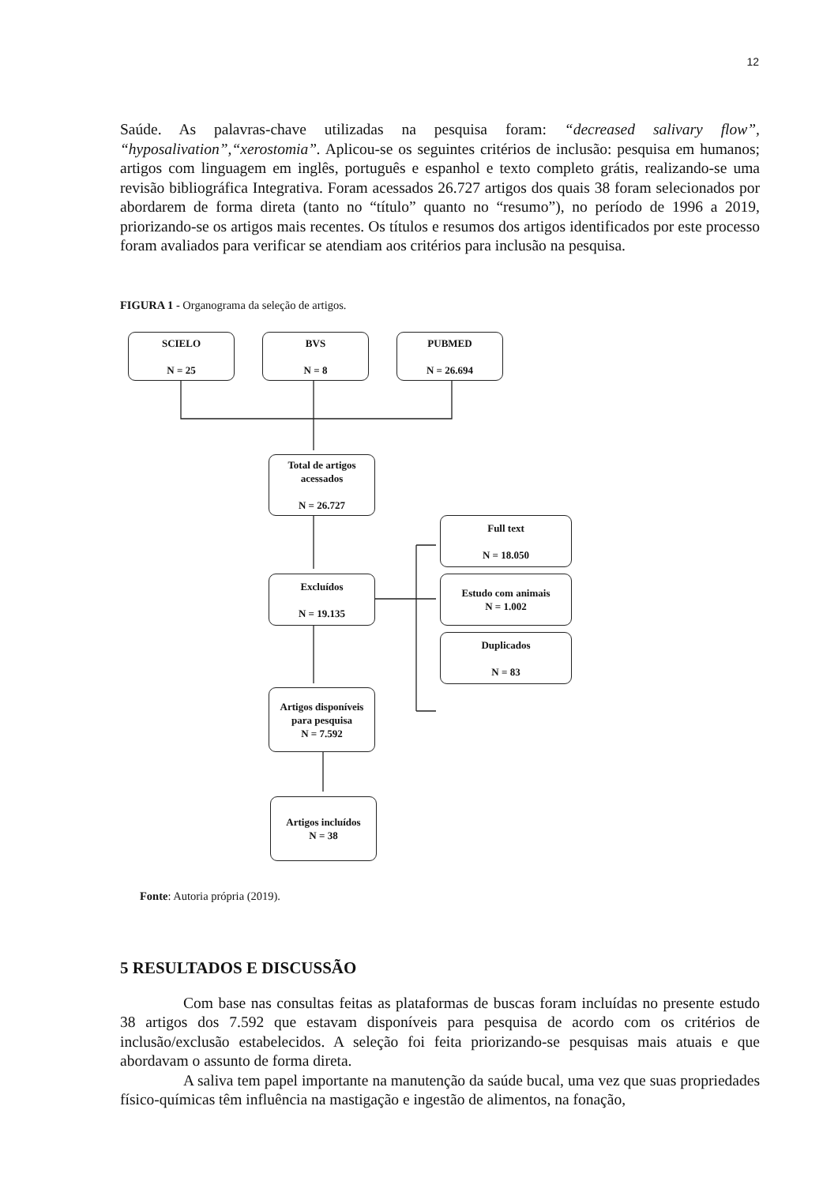12
Saúde. As palavras-chave utilizadas na pesquisa foram: “decreased salivary flow”, “hyposalivation”,“xerostomia”. Aplicou-se os seguintes critérios de inclusão: pesquisa em humanos; artigos com linguagem em inglês, português e espanhol e texto completo grátis, realizando-se uma revisão bibliográfica Integrativa. Foram acessados 26.727 artigos dos quais 38 foram selecionados por abordarem de forma direta (tanto no “título” quanto no “resumo”), no período de 1996 a 2019, priorizando-se os artigos mais recentes. Os títulos e resumos dos artigos identificados por este processo foram avaliados para verificar se atendiam aos critérios para inclusão na pesquisa.
FIGURA 1 - Organograma da seleção de artigos.
SCIELO
N = 25
BVS
N = 8
PUBMED
N = 26.694
Total de artigos acessados
N = 26.727
Excluídos
N = 19.135
Full text
N = 18.050
Estudo com animais
N = 1.002
Duplicados
N = 83
Artigos disponíveis para pesquisa
N = 7.592
Artigos incluídos
N = 38
Fonte: Autoria própria (2019).
5 RESULTADOS E DISCUSSÃO
Com base nas consultas feitas as plataformas de buscas foram incluídas no presente estudo 38 artigos dos 7.592 que estavam disponíveis para pesquisa de acordo com os critérios de inclusão/exclusão estabelecidos. A seleção foi feita priorizando-se pesquisas mais atuais e que abordavam o assunto de forma direta.
A saliva tem papel importante na manutenção da saúde bucal, uma vez que suas propriedades físico-químicas têm influência na mastigação e ingestão de alimentos, na fonação,